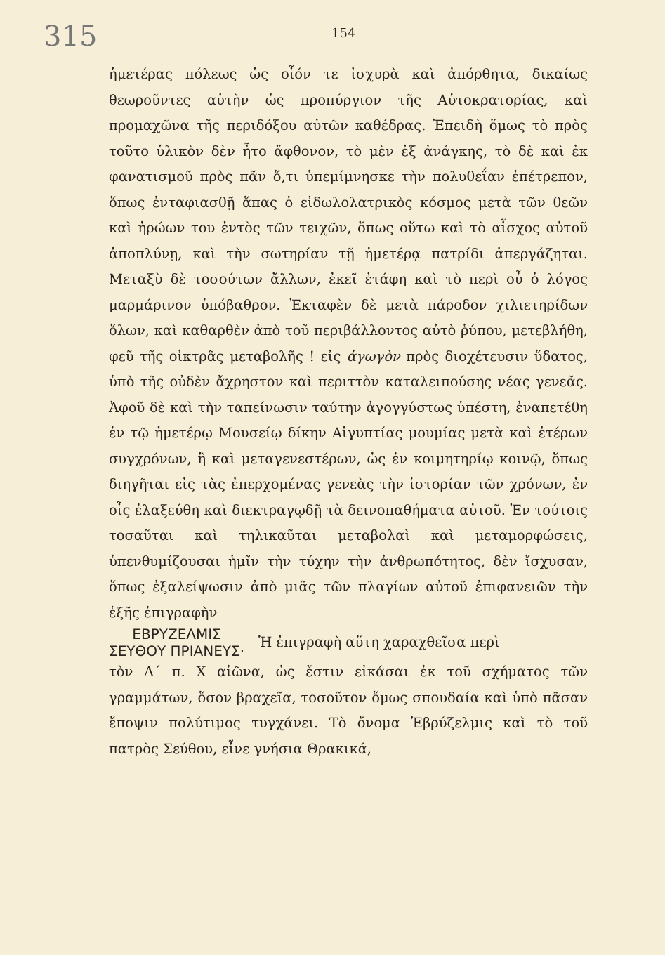315
154
ἡμετέρας πόλεως ὡς οἷόν τε ἰσχυρὰ καὶ ἀπόρθητα, δικαίως θεωροῦντες αὐτὴν ὡς προπύργιον τῆς Αὐτοκρατορίας, καὶ προμαχῶνα τῆς περιδόξου αὐτῶν καθέδρας. Ἐπειδὴ ὅμως τὸ πρὸς τοῦτο ὑλικὸν δὲν ἦτο ἄφθονον, τὸ μὲν ἐξ ἀνάγκης, τὸ δὲ καὶ ἐκ φανατισμοῦ πρὸς πᾶν ὅ,τι ὑπεμίμνησκε τὴν πολυθεΐαν ἐπέτρεπον, ὅπως ἐνταφιασθῇ ἅπας ὁ εἰδωλολατρικὸς κόσμος μετὰ τῶν θεῶν καὶ ἡρώων του ἐντὸς τῶν τειχῶν, ὅπως οὕτω καὶ τὸ αἶσχος αὐτοῦ ἀποπλύνῃ, καὶ τὴν σωτηρίαν τῇ ἡμετέρᾳ πατρίδι ἀπεργάζηται. Μεταξὺ δὲ τοσούτων ἄλλων, ἐκεῖ ἐτάφη καὶ τὸ περὶ οὗ ὁ λόγος μαρμάρινον ὑπόβαθρον. Ἐκταφὲν δὲ μετὰ πάροδον χιλιετηρίδων ὅλων, καὶ καθαρθὲν ἀπὸ τοῦ περιβάλλοντος αὐτὸ ῥύπου, μετεβλήθη, φεῦ τῆς οἰκτρᾶς μεταβολῆς ! εἰς ἀγωγὸν πρὸς διοχέτευσιν ὕδατος, ὑπὸ τῆς οὐδὲν ἄχρηστον καὶ περιττὸν καταλειπούσης νέας γενεᾶς. Ἀφοῦ δὲ καὶ τὴν ταπείνωσιν ταύτην ἀγογγύστως ὑπέστη, ἐναπετέθη ἐν τῷ ἡμετέρῳ Μουσείῳ δίκην Αἰγυπτίας μουμίας μετὰ καὶ ἑτέρων συγχρόνων, ἢ καὶ μεταγενεστέρων, ὡς ἐν κοιμητηρίῳ κοινῷ, ὅπως διηγῆται εἰς τὰς ἐπερχομένας γενεὰς τὴν ἱστορίαν τῶν χρόνων, ἐν οἷς ἐλαξεύθη καὶ διεκτραγῳδῇ τὰ δεινοπαθήματα αὐτοῦ. Ἐν τούτοις τοσαῦται καὶ τηλικαῦται μεταβολαὶ καὶ μεταμορφώσεις, ὑπενθυμίζουσαι ἡμῖν τὴν τύχην τὴν ἀνθρωπότητος, δὲν ἴσχυσαν, ὅπως ἐξαλείψωσιν ἀπὸ μιᾶς τῶν πλαγίων αὐτοῦ ἐπιφανειῶν τὴν ἑξῆς ἐπιγραφὴν
ΕΒΡΥΖΕΛΜΙΣ
ΣΕΥΘΟΥ ΠΡΙΑΝΕΥΣ·
Ἡ ἐπιγραφὴ αὕτη χαραχθεῖσα περὶ
τὸν Δ΄ π. Χ αἰῶνα, ὡς ἔστιν εἰκάσαι ἐκ τοῦ σχήματος τῶν γραμμάτων, ὅσον βραχεῖα, τοσοῦτον ὅμως σπουδαία καὶ ὑπὸ πᾶσαν ἔποψιν πολύτιμος τυγχάνει. Τὸ ὄνομα Ἐβρύζελμις καὶ τὸ τοῦ πατρὸς Σεύθου, εἶνε γνήσια Θρακικά,